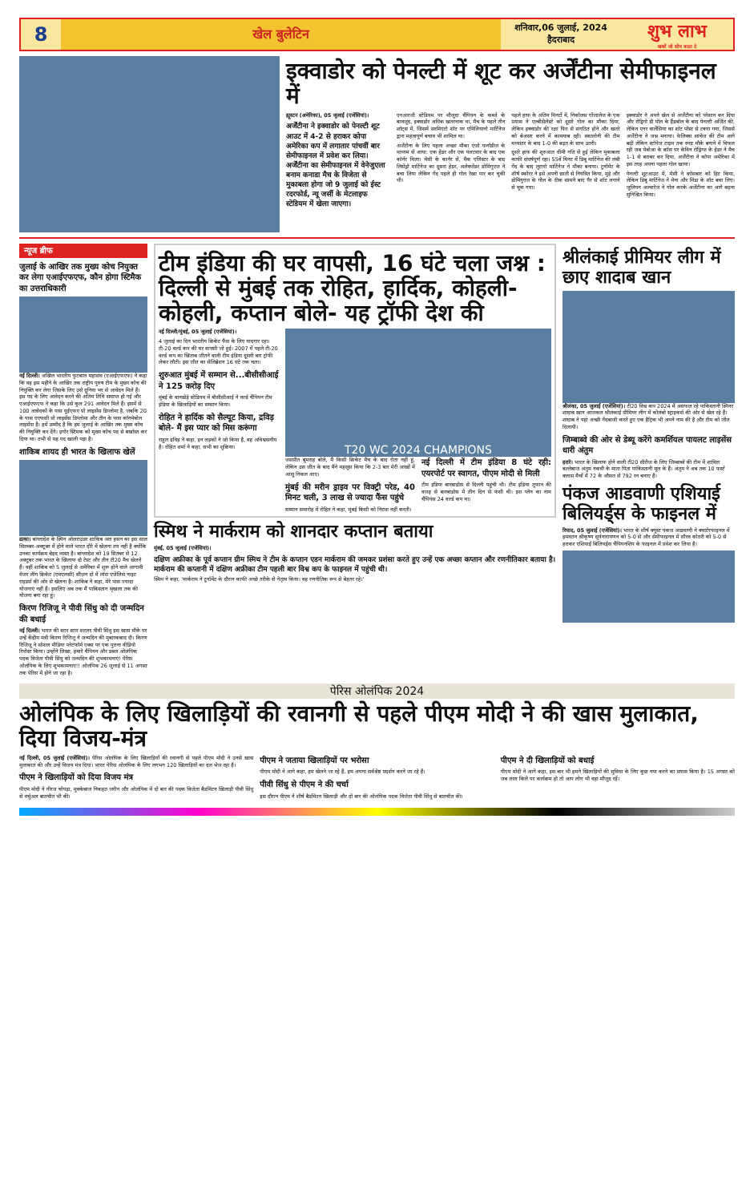8
खेल बुलेटिन
शनिवार,06 जुलाई, 2024
हैदराबाद
शुभ लाभ
खबरें जो सोच बदल दे
इक्वाडोर को पेनल्टी में शूट कर अर्जेंटीना सेमीफाइनल में
ह्यूस्टन (अमेरिका), 05 जुलाई (एजेंसियां)।
अर्जेंटीना ने इक्वाडोर को पेनल्टी शूट आउट में 4-2 से हराकर कोपा अमेरिका कप में लगातार पांचवीं बार सेमीफाइनल में प्रवेश कर लिया। अर्जेंटीना का सेमीफाइनल में वेनेजुएला बनाम कनाडा मैच के विजेता से मुकाबला होगा जो 9 जुलाई को ईस्ट रदरफोर्ड, न्यू जर्सी के मेटलाइफ स्टेडियम में खेला जाएगा।
एनआरजी स्टेडियम पर मौजूदा चैंपियन के कब्जे के बावजूद, इक्वाडोर अधिक खतरनाक था, मैच के पहले तीन शॉट्स में, जिसमें सरमिएंटो शॉट पर एमिलियानो मार्टिनेज द्वारा महत्वपूर्ण बचाव भी शामिल था।
अर्जेंटीना के लिए पहला अच्छा मौका एंजो फर्नांडीज के माध्यम से आया: एक हेडर और एक पलटवार के बाद एक कॉर्नर मिला। मेसी के कार्नर से, मैक एलिस्टर के बाद लिसेंड्रो मार्टिनेज का दूसरा हेडर, अलेक्जेंडर डोमिंगुएज ने बचा लिया लेकिन गेंद पहले ही गोल रेखा पार कर चुकी थी।
पहले हाफ के अंतिम मिनटों में, निकोलस गोंजालेज के एक प्रयास ने एल्बीसेलेस्टे को दूसरे गोल का मौका दिया, लेकिन इक्वाडोर की रक्षा फिर से संगठित होने और खतरे को बेअसर करने में कामयाब रही। स्कालोनी की टीम मध्यांतर के बाद 1-0 की बढ़त के साथ उतरी।
दूसरे हाफ की शुरुआत धीमी गति से हुई लेकिन मुकाबला काफी संघर्षपूर्ण रहा। 55वें मिनट में डिबू मार्टिनेज की लंबी गेंद के बाद लुटारो मार्टिनेज ने मौका बनाया। टूर्नामेंट के शीर्ष स्कोरर ने इसे अपनी छाती से नियंत्रित किया, मुड़े और डोमिंगुएज के गोल के ठीक सामने बाएं पैर से शॉट लगाने से चूक गया।
इक्वाडोर ने अपने खेल से अर्जेंटीना को परेशान कर दिया और रोड्रिगो डी पॉल के हैंडबॉल के बाद पेनल्टी अर्जित की, लेकिन एनर वालेंसिया का शॉट पोस्ट से टकरा गया, जिससे अर्जेंटीना ने जश्न मनाया। फेलिक्स सांचेज की टीम आगे बढ़ी लेकिन स्टॉपेज टाइम तक स्पष्ट मौके बनाने में विफल रही जब येबोआ के क्रॉस पर केविन रोड्रिग्ज के हेडर ने मैच 1-1 से बराबर कर दिया, अर्जेंटीना ने कोपा अमेरिका में इस तरह अपना पहला गोल खाया।
पेनल्टी शूटआउट में, मेसी ने क्रॉसबार को हिट किया, लेकिन डिबू मार्टिनेज ने मेना और मिंडा के शॉट बचा लिए। जूलियन अल्वारेज ने गोल करके अर्जेंटीना का आगे बढ़ना सुनिश्चित किया।
न्यूज ब्रीफ
जुलाई के आखिर तक मुख्य कोच नियुक्त कर लेगा एआईएफएफ, कौन होगा स्टिमैक का उत्तराधिकारी
नई दिल्ली। अखिल भारतीय फुटबाल महासंघ (एआईएफएफ) ने कहा कि वह इस महीने के आखिर तक राष्ट्रीय पुरुष टीम के मुख्य कोच की नियुक्ति कर लेगा जिसके लिए उसे दुनिया भर से आवेदन मिले हैं। इस पद के लिए आवेदन करने की अंतिम तिथि समाप्त हो गई और एआईएफएफ ने कहा कि उसे कुल 291 आवेदन मिले हैं। इसमें से 100 आवेदकों के पास यूईएफए प्रो लाइसेंस डिप्लोमा है, जबकि 20 के पास एएफसी प्रो लाइसेंस डिप्लोमा और तीन के पास कॉनमेबोल लाइसेंस हैं। हमें उम्मीद है कि हम जुलाई के आखिर तक मुख्य कोच की नियुक्ति कर देंगे। इगोर स्टिमक को मुख्य कोच पद से बर्खास्त कर दिया था। तभी से यह पद खाली पड़ा है।
शाकिब शायद ही भारत के खिलाफ खेलें
ढाका। बांग्लादेश के स्पिन ऑलराउंडर शाकिब अल हसन का इस साल सितम्बर-अक्टूबर में होने वाले भारत दौरे में खेलना तय नहीं है क्योंकि उनका कार्यक्रम बेहद व्यस्त है। बांग्लादेश को 19 सितंबर से 12 अक्टूबर तक भारत के खिलाफ दो टेस्ट और तीन टी20 मैच खेलने हैं। वहीं शाकिब को 5 जुलाई से अमेरिका में शुरू होने वाले आगामी मेजर लीग क्रिकेट (एमएलसी) सीज़न दो में लॉस एंजेलिस नाइट राइडर्स की ओर से खेलना है। शाकिब ने कहा, मेरे पास ज्यादा योजनाएं नहीं हैं। इसलिए अब तक मैं पाकिस्तान श्रृंखला तक की योजना बना रहा हूं।
किरण रिजिजू ने पीवी सिंधु को दी जन्मदिन की बधाई
नई दिल्ली। भारत की स्टार स्टार शटलर पीवी सिंधु इस खास मौके पर उन्हें केंद्रीय मंत्री किरण रिजिजू ने जन्मदिन की मुबारकबाद दी। किरण रिजिजू ने सोशल मीडिया प्लेटफॉर्म एक्स पर एक पुराना वीडियो रिपोस्ट किया। उन्होंने लिखा, हमारे चैंपियन और डबल ओलंपिक पदक विजेता पीवी सिंधु को जन्मदिन की शुभकामनाएं! पेरिस ओलंपिक के लिए शुभकामनाएं!! ओलंपिक 26 जुलाई से 11 अगस्त तक पेरिस में होने जा रहा है।
टीम इंडिया की घर वापसी, 16 घंटे चला जश्न : दिल्ली से मुंबई तक रोहित, हार्दिक, कोहली-कोहली, कप्तान बोले- यह ट्रॉफी देश की
नई दिल्ली/मुंबई, 05 जुलाई (एजेंसियां)।
4 जुलाई का दिन भारतीय क्रिकेट फैंस के लिए यादगार रहा। टी-20 वर्ल्ड कप की घर वापसी जो हुई। 2007 में पहले टी-20 वर्ल्ड कप का खिताब जीतने वाली टीम इंडिया दूसरी बार ट्रॉफी लेकर लौटी। इस जीत का सेलिब्रेशन 16 घंटे तक चला।
शुरुआत मुंबई में सम्मान से...बीसीसीआई ने 125 करोड़ दिए
मुंबई के वानखेड़े स्टेडियम में बीसीसीआई ने वर्ल्ड चैंपियन टीम इंडिया के खिलाड़ियों का सम्मान किया।
रोहित ने हार्दिक को सैल्यूट किया, द्रविड़ बोले- मैं इस प्यार को मिस करूंगा
राहुल द्रविड़ ने कहा, इन लड़कों ने जो किया है, वह अविश्वसनीय है। रोहित शर्मा ने कहा, सभी का शुक्रिया।
T20 WC 2024 CHAMPIONS
जसप्रीत बुमराह बोले, मैं किसी क्रिकेट मैच के बाद रोता नहीं हूं, लेकिन उस जीत के बाद मैंने महसूस किया कि 2-3 बार मेरी आंखों में आंसू निकल आए।
मुंबई की मरीन ड्राइव पर विक्ट्री परेड, 40 मिनट चली, 3 लाख से ज्यादा फैंस पहुंचे
सम्मान समारोह में रोहित ने कहा, मुंबई किसी को निराश नहीं करती।
नई दिल्ली में टीम इंडिया 8 घंटे रही: एयरपोर्ट पर स्वागत, पीएम मोदी से मिली
टीम इंडिया बारबाडोस से दिल्ली पहुंची थी। टीम इंडिया तूफान की वजह से बारबाडोस में तीन दिन से फंसी थी। इस प्लेन का नाम चैंपियंस 24 वर्ल्ड कप था।
स्मिथ ने मार्कराम को शानदार कप्तान बताया
मुंबई, 05 जुलाई (एजेंसियां)।
दक्षिण अफ्रीका के पूर्व कप्तान ग्रीम स्मिथ ने टीम के कप्तान एडन मार्कराम की जमकर प्रशंसा करते हुए उन्हें एक अच्छा कप्तान और रणनीतिकार बताया है। मार्कराम की कप्तानी में दक्षिण अफ्रीका टीम पहली बार विश्व कप के फाइनल में पहुंची थी।
स्मिथ ने कहा, 'मार्कराम ने टूर्नामेंट के दौरान काफी अच्छे तरीके से नेतृत्व किया। वह रणनीतिक रूप से बेहतर रहे।'
श्रीलंकाई प्रीमियर लीग में छाए शादाब खान
श्रीलंका, 05 जुलाई (एजेंसियां)। टी20 विश्व कप 2024 में असफल रहे पाकिस्तानी स्पिनर शादाब खान आजकल श्रीलंकाई प्रीमियर लीग में कोलंबो स्ट्राइकर्स की ओर से खेल रहे हैं। शादाब ने यहां अच्छी गेंदबाजी करते हुए एक हैट्रिक भी अपने नाम की है और टीम को जीत दिलायी।
जिम्बाब्वे की ओर से डेब्यू करेंगे कमर्शियल पायलट लाइसेंस धारी अंतुम
हरारे। भारत के खिलाफ होने वाली टी20 सीरीज के लिए जिम्बाब्वे की टीम में शामिल बल्लेबाज अंतुम नकवी के माता पिता पाकिस्तानी मूल के हैं। अंतुम ने अब तक 10 फर्स्ट क्लास मैचों में 72 के औसत से 792 रन बनाए हैं।
पंकज आडवाणी एशियाई बिलियर्ड्स के फाइनल में
रियाद, 05 जुलाई (एजेंसियां)। भारत के शीर्ष क्यूस्ट पंकज आडवाणी ने क्वार्टरफाइनल में हमवतन श्रीकृष्ण सूर्यनारायणन को 5-0 से और सेमीफाइनल में सौरव कोठरी को 5-0 से हराकर एशियाई बिलियर्ड्स चैंपियनशिप के फाइनल में प्रवेश कर लिया है।
पेरिस ओलंपिक 2024
ओलंपिक के लिए खिलाड़ियों की रवानगी से पहले पीएम मोदी ने की खास मुलाकात, दिया विजय-मंत्र
नई दिल्ली, 05 जुलाई (एजेंसियां)। पेरिस ओलंपिक के लिए खिलाड़ियों की रवानगी से पहले पीएम मोदी ने उनसे खास मुलाकात की और उन्हें विजय मंत्र दिया। भारत पेरिस ओलंपिक के लिए लगभग 120 खिलाड़ियों का दल भेज रहा है।
पीएम ने खिलाड़ियों को दिया विजय मंत्र
पीएम मोदी ने नीरज चोपड़ा, मुक्केबाज निकहत जरीन और ओलंपिक में दो बार की पदक विजेता बैडमिंटन खिलाड़ी पीवी सिंधु से वर्चुअल बातचीत भी की।
पीएम ने जताया खिलाड़ियों पर भरोसा
पीएम मोदी ने आगे कहा, हम खेलने जा रहे हैं, हम अपना सर्वश्रेष्ठ प्रदर्शन करने जा रहे हैं।
पीवी सिंधु से पीएम ने की चर्चा
इस दौरान पीएम ने शीर्ष बैडमिंटन खिलाड़ी और दो बार की ओलंपिक पदक विजेता पीवी सिंधु से बातचीत की।
पीएम ने दी खिलाड़ियों को बधाई
पीएम मोदी ने आगे कहा, इस बार भी हमने खिलाड़ियों की सुविधा के लिए कुछ नया करने का प्रयास किया है। 15 अगस्त को जब लाल किले पर कार्यक्रम हो तो आप लोग भी वहां मौजूद रहें।